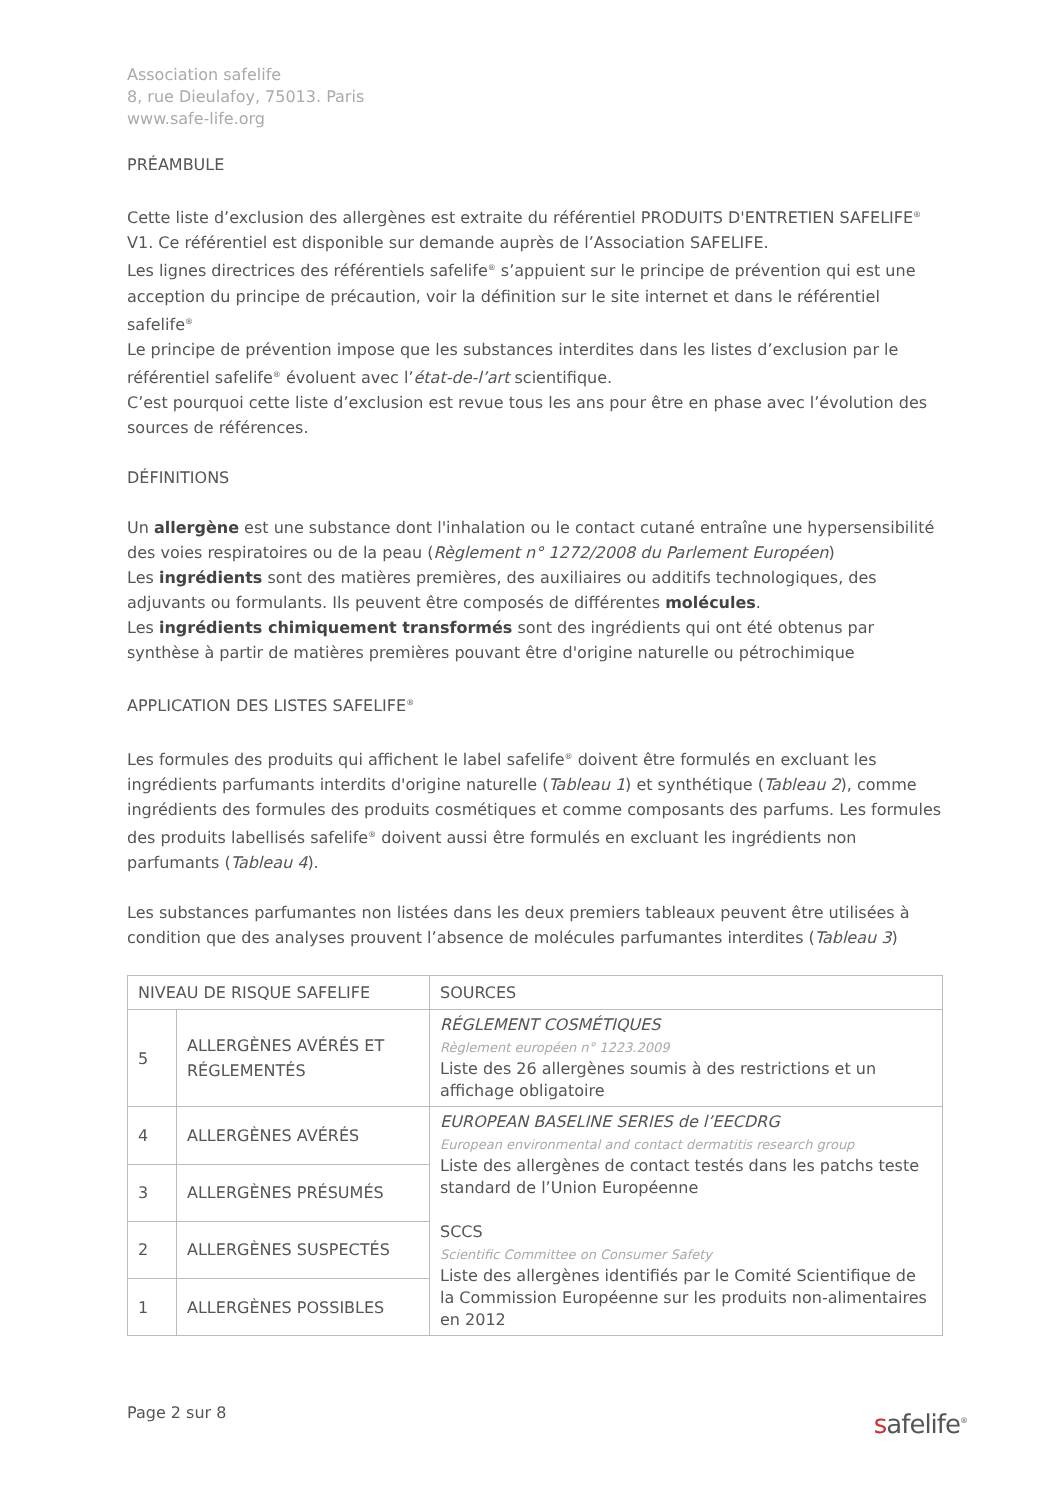Association safelife
8, rue Dieulafoy, 75013. Paris
www.safe-life.org
PRÉAMBULE
Cette liste d’exclusion des allergènes est extraite du référentiel PRODUITS D'ENTRETIEN SAFELIFE<sup>®</sup> V1. Ce référentiel est disponible sur demande auprès de l’Association SAFELIFE.
Les lignes directrices des référentiels safelife<sup>®</sup> s’appuient sur le principe de prévention qui est une acception du principe de précaution, voir la définition sur le site internet et dans le référentiel safelife<sup>®</sup>
Le principe de prévention impose que les substances interdites dans les listes d’exclusion par le référentiel safelife<sup>®</sup> évoluent avec l’état-de-l’art scientifique.
C’est pourquoi cette liste d’exclusion est revue tous les ans pour être en phase avec l’évolution des sources de références.
DÉFINITIONS
Un allergène est une substance dont l'inhalation ou le contact cutané entraîne une hypersensibilité des voies respiratoires ou de la peau (Règlement n° 1272/2008 du Parlement Européen)
Les ingrédients sont des matières premières, des auxiliaires ou additifs technologiques, des adjuvants ou formulants. Ils peuvent être composés de différentes molécules.
Les ingrédients chimiquement transformés sont des ingrédients qui ont été obtenus par synthèse à partir de matières premières pouvant être d'origine naturelle ou pétrochimique
APPLICATION DES LISTES SAFELIFE<sup>®</sup>
Les formules des produits qui affichent le label safelife<sup>®</sup> doivent être formulés en excluant les ingrédients parfumants interdits d'origine naturelle (Tableau 1) et synthétique (Tableau 2), comme ingrédients des formules des produits cosmétiques et comme composants des parfums. Les formules des produits labellisés safelife<sup>®</sup> doivent aussi être formulés en excluant les ingrédients non parfumants (Tableau 4).
Les substances parfumantes non listées dans les deux premiers tableaux peuvent être utilisées à condition que des analyses prouvent l’absence de molécules parfumantes interdites (Tableau 3)
| NIVEAU DE RISQUE SAFELIFE | | SOURCES |
| 5 | ALLERGÈNES AVÉRÉS ET RÉGLEMENTÉS | RÉGLEMENT COSMÉTIQUES Règlement européen n° 1223.2009 Liste des 26 allergènes soumis à des restrictions et un affichage obligatoire |
| 4 | ALLERGÈNES AVÉRÉS | EUROPEAN BASELINE SERIES de l’EECDRG European environmental and contact dermatitis research group Liste des allergènes de contact testés dans les patchs teste standard de l’Union Européenne SCCS Scientific Committee on Consumer Safety Liste des allergènes identifiés par le Comité Scientifique de la Commission Européenne sur les produits non-alimentaires en 2012 |
| 3 | ALLERGÈNES PRÉSUMÉS | |
| 2 | ALLERGÈNES SUSPECTÉS | |
| 1 | ALLERGÈNES POSSIBLES | |
Page 2 sur 8
safelife<sup>®</sup>